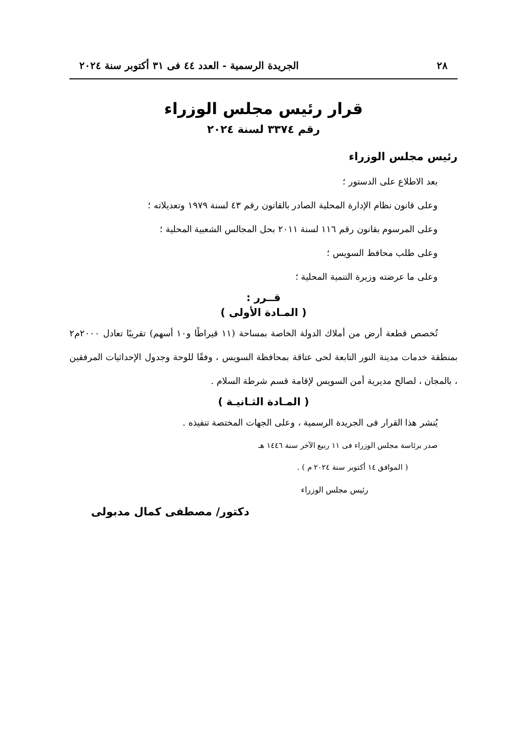٢٨ الجريدة الرسمية - العدد ٤٤ فى ٣١ أكتوبر سنة ٢٠٢٤
قرار رئيس مجلس الوزراء
رقم ٣٣٧٤ لسنة ٢٠٢٤
رئيس مجلس الوزراء
بعد الاطلاع على الدستور ؛
وعلى قانون نظام الإدارة المحلية الصادر بالقانون رقم ٤٣ لسنة ١٩٧٩ وتعديلاته ؛
وعلى المرسوم بقانون رقم ١١٦ لسنة ٢٠١١ بحل المجالس الشعبية المحلية ؛
وعلى طلب محافظ السويس ؛
وعلى ما عرضته وزيرة التنمية المحلية ؛
قــرر :
( المـادة الأولى )
تُخصص قطعة أرض من أملاك الدولة الخاصة بمساحة (١١ قيراطًا و١٠ أسهم) تقريبًا تعادل ٢٠٠٠م٢ بمنطقة خدمات مدينة النور التابعة لحى عتاقة بمحافظة السويس ، وفقًا للوحة وجدول الإحداثيات المرفقين ، بالمجان ، لصالح مديرية أمن السويس لإقامة قسم شرطة السلام .
( المـادة الثـانيـة )
يُنشر هذا القرار فى الجريدة الرسمية ، وعلى الجهات المختصة تنفيذه .
صدر برئاسة مجلس الوزراء فى ١١ ربيع الآخر سنة ١٤٤٦ هـ
( الموافق ١٤ أكتوبر سنة ٢٠٢٤ م ) .
رئيس مجلس الوزراء
دكتور/ مصطفى كمال مدبولى